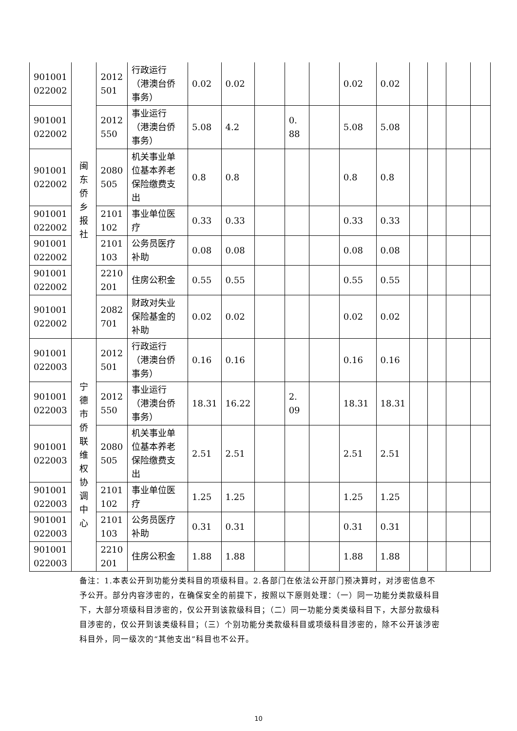| 901001 022002 | 闽 东 侨 乡 报 社 | 2012 501 | 行政运行（港澳台侨事务） | 0.02 | 0.02 | | | | 0.02 | 0.02 | | | | |
| 901001 022002 | | 2012 550 | 事业运行（港澳台侨事务） | 5.08 | 4.2 | | 0. 88 | | 5.08 | 5.08 | | | | |
| 901001 022002 | | 2080 505 | 机关事业单位基本养老保险缴费支出 | 0.8 | 0.8 | | | | 0.8 | 0.8 | | | | |
| 901001 022002 | | 2101 102 | 事业单位医疗 | 0.33 | 0.33 | | | | 0.33 | 0.33 | | | | |
| 901001 022002 | | 2101 103 | 公务员医疗补助 | 0.08 | 0.08 | | | | 0.08 | 0.08 | | | | |
| 901001 022002 | | 2210 201 | 住房公积金 | 0.55 | 0.55 | | | | 0.55 | 0.55 | | | | |
| 901001 022002 | | 2082 701 | 财政对失业保险基金的补助 | 0.02 | 0.02 | | | | 0.02 | 0.02 | | | | |
| 901001 022003 | 宁 德 市 侨 联 维 权 协 调 中 心 | 2012 501 | 行政运行（港澳台侨事务） | 0.16 | 0.16 | | | | 0.16 | 0.16 | | | | |
| 901001 022003 | | 2012 550 | 事业运行（港澳台侨事务） | 18.31 | 16.22 | | 2. 09 | | 18.31 | 18.31 | | | | |
| 901001 022003 | | 2080 505 | 机关事业单位基本养老保险缴费支出 | 2.51 | 2.51 | | | | 2.51 | 2.51 | | | | |
| 901001 022003 | | 2101 102 | 事业单位医疗 | 1.25 | 1.25 | | | | 1.25 | 1.25 | | | | |
| 901001 022003 | | 2101 103 | 公务员医疗补助 | 0.31 | 0.31 | | | | 0.31 | 0.31 | | | | |
| 901001 022003 | | 2210 201 | 住房公积金 | 1.88 | 1.88 | | | | 1.88 | 1.88 | | | | |
备注：1.本表公开到功能分类科目的项级科目。2.各部门在依法公开部门预决算时，对涉密信息不予公开。部分内容涉密的，在确保安全的前提下，按照以下原则处理：（一）同一功能分类款级科目下，大部分项级科目涉密的，仅公开到该款级科目；（二）同一功能分类类级科目下，大部分款级科目涉密的，仅公开到该类级科目；（三）个别功能分类款级科目或项级科目涉密的，除不公开该涉密科目外，同一级次的“其他支出”科目也不公开。
10